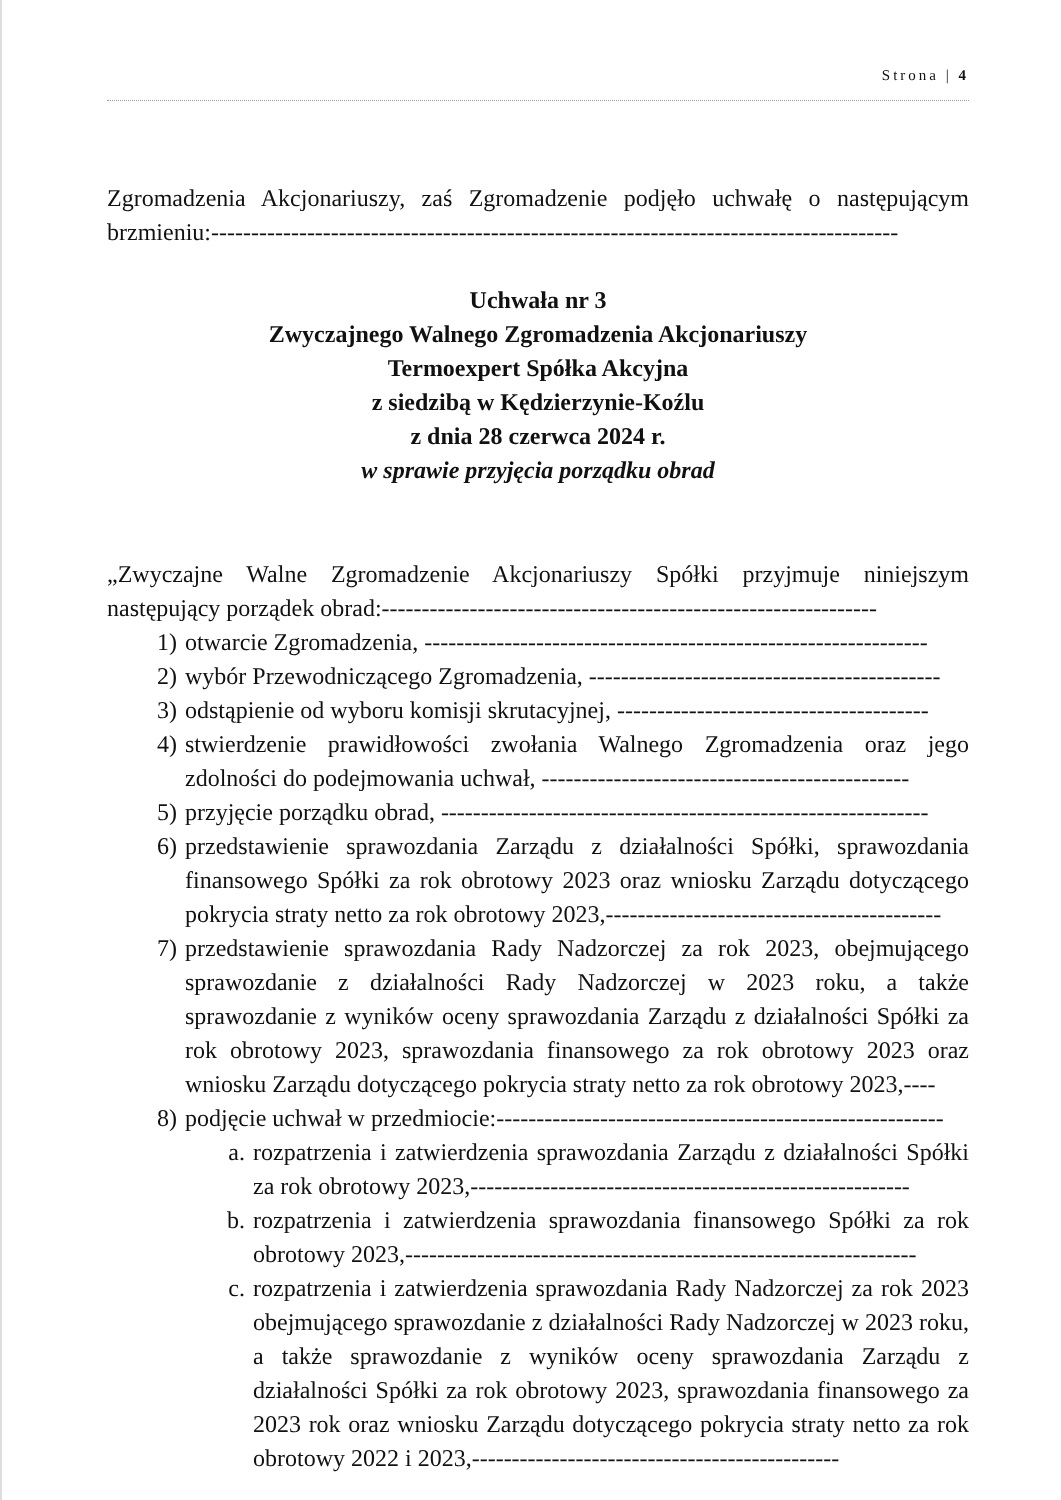Strona | 4
Zgromadzenia Akcjonariuszy, zaś Zgromadzenie podjęło uchwałę o następującym brzmieniu:--------------------------------------------------------------------------------------
Uchwała nr 3
Zwyczajnego Walnego Zgromadzenia Akcjonariuszy
Termoexpert Spółka Akcyjna
z siedzibą w Kędzierzynie-Koźlu
z dnia 28 czerwca 2024 r.
w sprawie przyjęcia porządku obrad
„Zwyczajne Walne Zgromadzenie Akcjonariuszy Spółki przyjmuje niniejszym następujący porządek obrad:--------------------------------------------------------------
1) otwarcie Zgromadzenia, ---------------------------------------------------------------
2) wybór Przewodniczącego Zgromadzenia, --------------------------------------------
3) odstąpienie od wyboru komisji skrutacyjnej, ---------------------------------------
4) stwierdzenie prawidłowości zwołania Walnego Zgromadzenia oraz jego zdolności do podejmowania uchwał, ----------------------------------------------
5) przyjęcie porządku obrad, -------------------------------------------------------------
6) przedstawienie sprawozdania Zarządu z działalności Spółki, sprawozdania finansowego Spółki za rok obrotowy 2023 oraz wniosku Zarządu dotyczącego pokrycia straty netto za rok obrotowy 2023,------------------------------------------
7) przedstawienie sprawozdania Rady Nadzorczej za rok 2023, obejmującego sprawozdanie z działalności Rady Nadzorczej w 2023 roku, a także sprawozdanie z wyników oceny sprawozdania Zarządu z działalności Spółki za rok obrotowy 2023, sprawozdania finansowego za rok obrotowy 2023 oraz wniosku Zarządu dotyczącego pokrycia straty netto za rok obrotowy 2023,----
8) podjęcie uchwał w przedmiocie:--------------------------------------------------------
a. rozpatrzenia i zatwierdzenia sprawozdania Zarządu z działalności Spółki za rok obrotowy 2023,-------------------------------------------------------
b. rozpatrzenia i zatwierdzenia sprawozdania finansowego Spółki za rok obrotowy 2023,----------------------------------------------------------------
c. rozpatrzenia i zatwierdzenia sprawozdania Rady Nadzorczej za rok 2023 obejmującego sprawozdanie z działalności Rady Nadzorczej w 2023 roku, a także sprawozdanie z wyników oceny sprawozdania Zarządu z działalności Spółki za rok obrotowy 2023, sprawozdania finansowego za 2023 rok oraz wniosku Zarządu dotyczącego pokrycia straty netto za rok obrotowy 2022 i 2023,----------------------------------------------